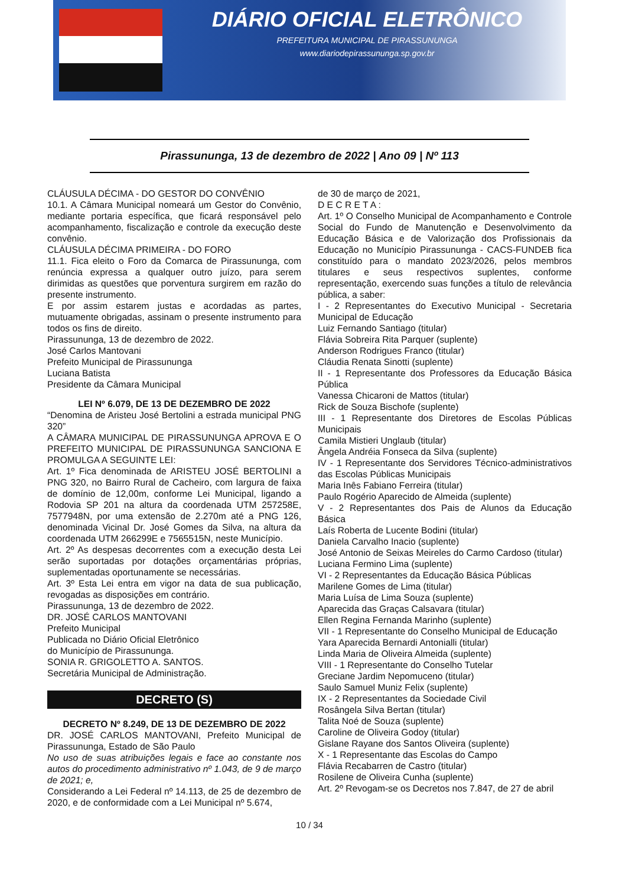DIÁRIO OFICIAL ELETRÔNICO
PREFEITURA MUNICIPAL DE PIRASSUNUNGA
www.diariodepirassununga.sp.gov.br
Pirassununga, 13 de dezembro de 2022 | Ano 09 | Nº 113
CLÁUSULA DÉCIMA - DO GESTOR DO CONVÊNIO
10.1. A Câmara Municipal nomeará um Gestor do Convênio, mediante portaria específica, que ficará responsável pelo acompanhamento, fiscalização e controle da execução deste convênio.
CLÁUSULA DÉCIMA PRIMEIRA - DO FORO
11.1. Fica eleito o Foro da Comarca de Pirassununga, com renúncia expressa a qualquer outro juízo, para serem dirimidas as questões que porventura surgirem em razão do presente instrumento.
E por assim estarem justas e acordadas as partes, mutuamente obrigadas, assinam o presente instrumento para todos os fins de direito.
Pirassununga, 13 de dezembro de 2022.
José Carlos Mantovani
Prefeito Municipal de Pirassununga
Luciana Batista
Presidente da Câmara Municipal
LEI Nº 6.079, DE 13 DE DEZEMBRO DE 2022
“Denomina de Aristeu José Bertolini a estrada municipal PNG 320”
A CÂMARA MUNICIPAL DE PIRASSUNUNGA APROVA E O PREFEITO MUNICIPAL DE PIRASSUNUNGA SANCIONA E PROMULGA A SEGUINTE LEI:
Art. 1º Fica denominada de ARISTEU JOSÉ BERTOLINI a PNG 320, no Bairro Rural de Cacheiro, com largura de faixa de domínio de 12,00m, conforme Lei Municipal, ligando a Rodovia SP 201 na altura da coordenada UTM 257258E, 7577948N, por uma extensão de 2.270m até a PNG 126, denominada Vicinal Dr. José Gomes da Silva, na altura da coordenada UTM 266299E e 7565515N, neste Município.
Art. 2º As despesas decorrentes com a execução desta Lei serão suportadas por dotações orçamentárias próprias, suplementadas oportunamente se necessárias.
Art. 3º Esta Lei entra em vigor na data de sua publicação, revogadas as disposições em contrário.
Pirassununga, 13 de dezembro de 2022.
DR. JOSÉ CARLOS MANTOVANI
Prefeito Municipal
Publicada no Diário Oficial Eletrônico
do Município de Pirassununga.
SONIA R. GRIGOLETTO A. SANTOS.
Secretária Municipal de Administração.
DECRETO (S)
DECRETO Nº 8.249, DE 13 DE DEZEMBRO DE 2022
DR. JOSÉ CARLOS MANTOVANI, Prefeito Municipal de Pirassununga, Estado de São Paulo
No uso de suas atribuições legais e face ao constante nos autos do procedimento administrativo nº 1.043, de 9 de março de 2021; e,
Considerando a Lei Federal nº 14.113, de 25 de dezembro de 2020, e de conformidade com a Lei Municipal nº 5.674,
de 30 de março de 2021,
D E C R E T A :
Art. 1º O Conselho Municipal de Acompanhamento e Controle Social do Fundo de Manutenção e Desenvolvimento da Educação Básica e de Valorização dos Profissionais da Educação no Município Pirassununga - CACS-FUNDEB fica constituído para o mandato 2023/2026, pelos membros titulares e seus respectivos suplentes, conforme representação, exercendo suas funções a título de relevância pública, a saber:
I - 2 Representantes do Executivo Municipal - Secretaria Municipal de Educação
Luiz Fernando Santiago (titular)
Flávia Sobreira Rita Parquer (suplente)
Anderson Rodrigues Franco (titular)
Cláudia Renata Sinotti (suplente)
II - 1 Representante dos Professores da Educação Básica Pública
Vanessa Chicaroni de Mattos (titular)
Rick de Souza Bischofe (suplente)
III - 1 Representante dos Diretores de Escolas Públicas Municipais
Camila Mistieri Unglaub (titular)
Ângela Andréia Fonseca da Silva (suplente)
IV - 1 Representante dos Servidores Técnico-administrativos das Escolas Públicas Municipais
Maria Inês Fabiano Ferreira (titular)
Paulo Rogério Aparecido de Almeida (suplente)
V - 2 Representantes dos Pais de Alunos da Educação Básica
Laís Roberta de Lucente Bodini (titular)
Daniela Carvalho Inacio (suplente)
José Antonio de Seixas Meireles do Carmo Cardoso (titular)
Luciana Fermino Lima (suplente)
VI - 2 Representantes da Educação Básica Públicas
Marilene Gomes de Lima (titular)
Maria Luísa de Lima Souza (suplente)
Aparecida das Graças Calsavara (titular)
Ellen Regina Fernanda Marinho (suplente)
VII - 1 Representante do Conselho Municipal de Educação
Yara Aparecida Bernardi Antonialli (titular)
Linda Maria de Oliveira Almeida (suplente)
VIII - 1 Representante do Conselho Tutelar
Greciane Jardim Nepomuceno (titular)
Saulo Samuel Muniz Felix (suplente)
IX - 2 Representantes da Sociedade Civil
Rosângela Silva Bertan (titular)
Talita Noé de Souza (suplente)
Caroline de Oliveira Godoy (titular)
Gislane Rayane dos Santos Oliveira (suplente)
X - 1 Representante das Escolas do Campo
Flávia Recabarren de Castro (titular)
Rosilene de Oliveira Cunha (suplente)
Art. 2º Revogam-se os Decretos nos 7.847, de 27 de abril
10 / 34